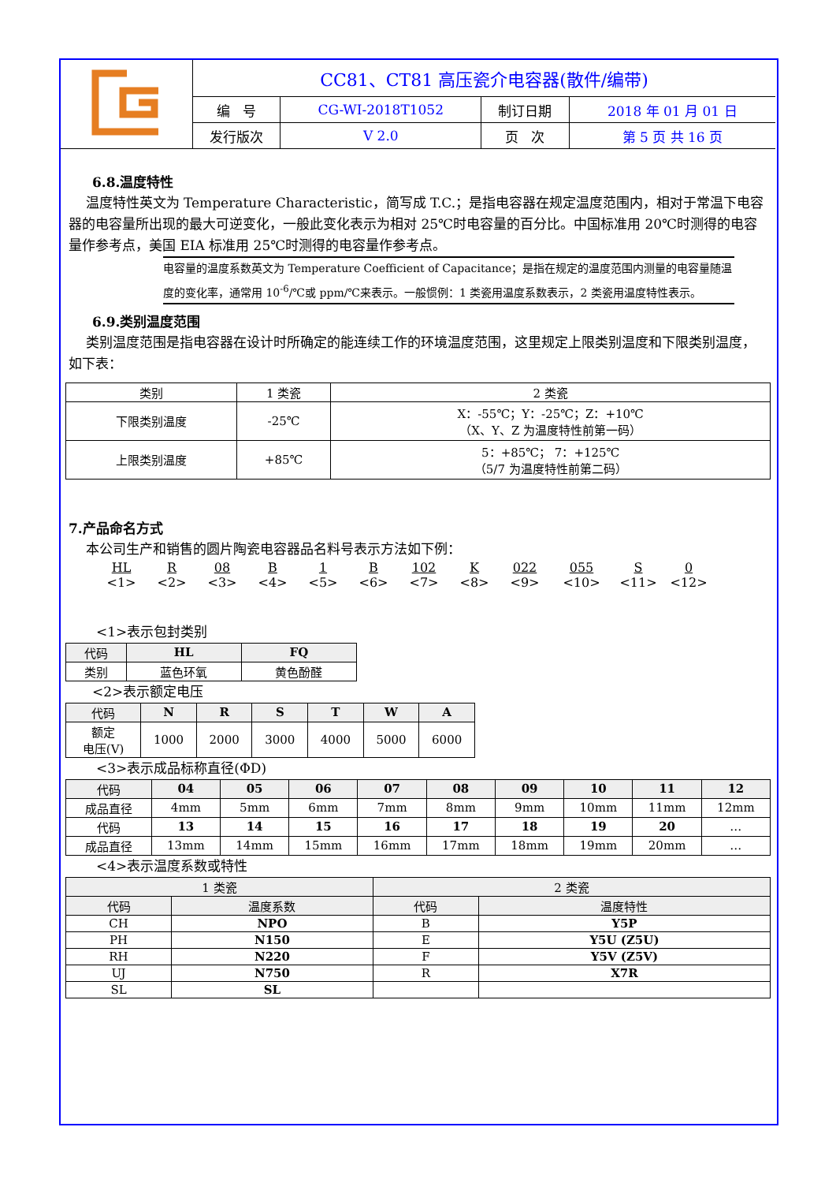| | CC81、CT81 高压瓷介电容器(散件/编带) | | | |
| | 编 号 | CG-WI-2018T1052 | 制订日期 | 2018 年 01 月 01 日 |
| | 发行版次 | V 2.0 | 页 次 | 第 5 页 共 16 页 |
6.8.温度特性
温度特性英文为 Temperature Characteristic，简写成 T.C.；是指电容器在规定温度范围内，相对于常温下电容器的电容量所出现的最大可逆变化，一般此变化表示为相对 25℃时电容量的百分比。中国标准用 20℃时测得的电容量作参考点，美国 EIA 标准用 25℃时测得的电容量作参考点。
电容量的温度系数英文为 Temperature Coefficient of Capacitance；是指在规定的温度范围内测量的电容量随温度的变化率，通常用 10<sup>-6</sup>/℃或 ppm/℃来表示。一般惯例：1 类瓷用温度系数表示，2 类瓷用温度特性表示。
6.9.类别温度范围
类别温度范围是指电容器在设计时所确定的能连续工作的环境温度范围，这里规定上限类别温度和下限类别温度，如下表：
| 类别 | 1 类瓷 | 2 类瓷 |
| --- | --- | --- |
| 下限类别温度 | -25℃ | X：-55℃；Y：-25℃；Z：+10℃ （X、Y、Z 为温度特性前第一码） |
| 上限类别温度 | +85℃ | 5：+85℃； 7：+125℃ （5/7 为温度特性前第二码） |
7.产品命名方式
本公司生产和销售的圆片陶瓷电容器品名料号表示方法如下例：
HL
<1>
R
<2>
08
<3>
B
<4>
1
<5>
B
<6>
102
<7>
K
<8>
022
<9>
055
<10>
S
<11>
0
<12>
<1>表示包封类别
| 代码 | HL | FQ |
| --- | --- | --- |
| 类别 | 蓝色环氧 | 黄色酚醛 |
<2>表示额定电压
| 代码 | N | R | S | T | W | A |
| --- | --- | --- | --- | --- | --- | --- |
| 额定 电压(V) | 1000 | 2000 | 3000 | 4000 | 5000 | 6000 |
<3>表示成品标称直径(ΦD)
| 代码 | 04 | 05 | 06 | 07 | 08 | 09 | 10 | 11 | 12 |
| --- | --- | --- | --- | --- | --- | --- | --- | --- | --- |
| 成品直径 | 4mm | 5mm | 6mm | 7mm | 8mm | 9mm | 10mm | 11mm | 12mm |
| 代码 | 13 | 14 | 15 | 16 | 17 | 18 | 19 | 20 | … |
| 成品直径 | 13mm | 14mm | 15mm | 16mm | 17mm | 18mm | 19mm | 20mm | … |
<4>表示温度系数或特性
| 1 类瓷 | | 2 类瓷 | |
| --- | --- | --- | --- |
| 代码 | 温度系数 | 代码 | 温度特性 |
| CH | NPO | B | Y5P |
| PH | N150 | E | Y5U (Z5U) |
| RH | N220 | F | Y5V (Z5V) |
| UJ | N750 | R | X7R |
| SL | SL | | |